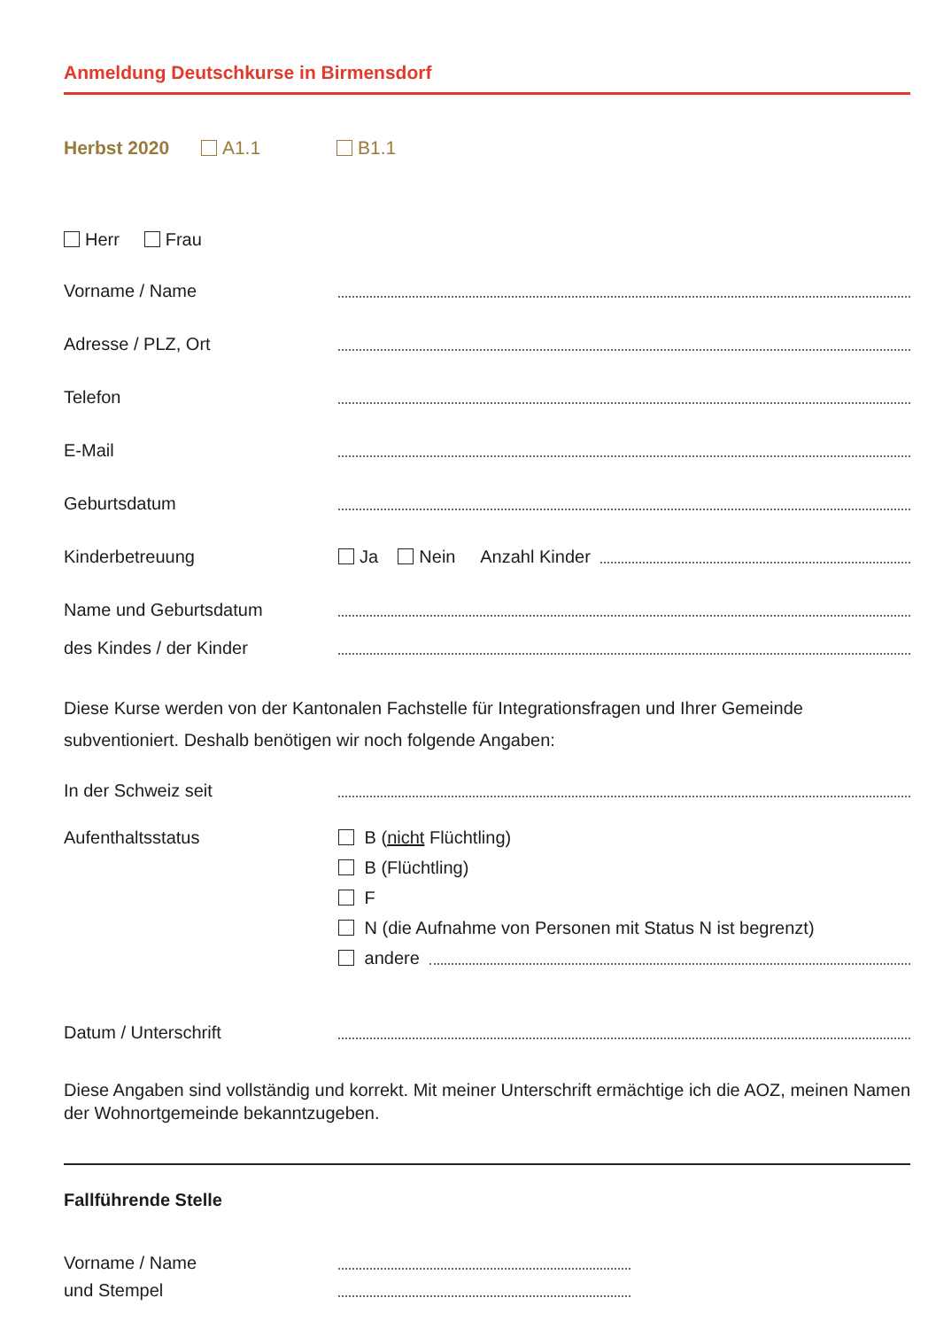Anmeldung Deutschkurse in Birmensdorf
Herbst 2020 A1.1 B1.1
Herr Frau
Vorname / Name
Adresse / PLZ, Ort
Telefon
E-Mail
Geburtsdatum
Kinderbetreuung Ja Nein Anzahl Kinder
Name und Geburtsdatum
des Kindes / der Kinder
Diese Kurse werden von der Kantonalen Fachstelle für Integrationsfragen und Ihrer Gemeinde subventioniert. Deshalb benötigen wir noch folgende Angaben:
In der Schweiz seit
Aufenthaltsstatus B (nicht Flüchtling)
B (Flüchtling)
F
N (die Aufnahme von Personen mit Status N ist begrenzt)
andere
Datum / Unterschrift
Diese Angaben sind vollständig und korrekt. Mit meiner Unterschrift ermächtige ich die AOZ, meinen Namen der Wohnortgemeinde bekanntzugeben.
Fallführende Stelle
Vorname / Name
und Stempel